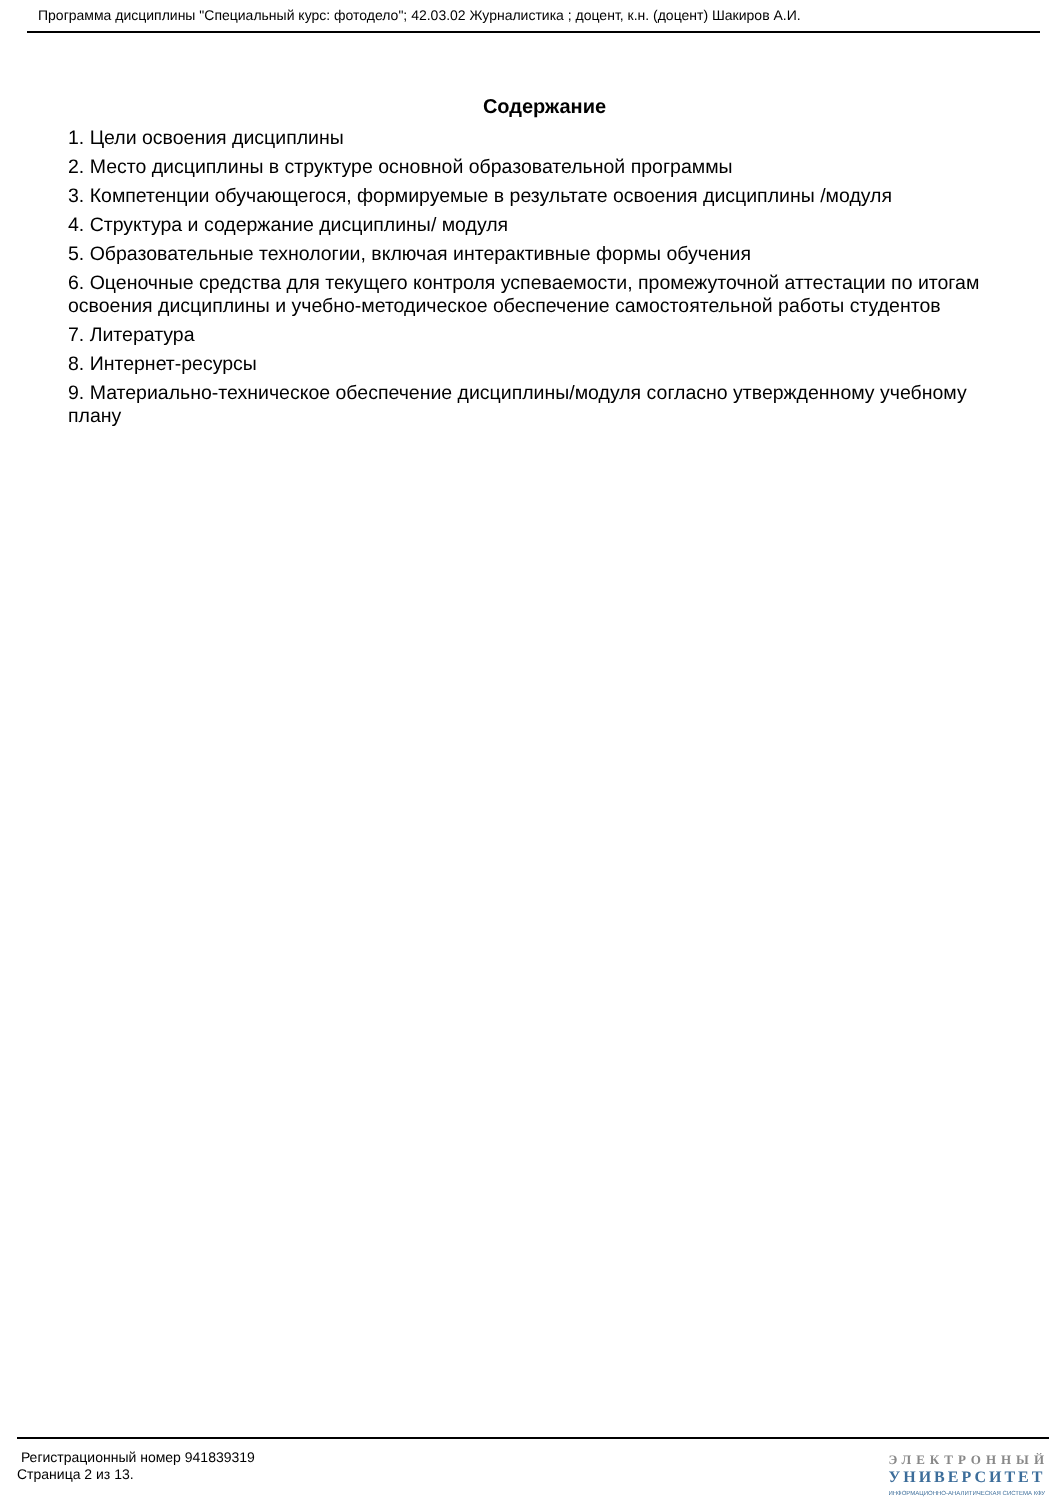Программа дисциплины "Специальный курс: фотодело"; 42.03.02 Журналистика ; доцент, к.н. (доцент) Шакиров А.И.
Содержание
1. Цели освоения дисциплины
2. Место дисциплины в структуре основной образовательной программы
3. Компетенции обучающегося, формируемые в результате освоения дисциплины /модуля
4. Структура и содержание дисциплины/ модуля
5. Образовательные технологии, включая интерактивные формы обучения
6. Оценочные средства для текущего контроля успеваемости, промежуточной аттестации по итогам освоения дисциплины и учебно-методическое обеспечение самостоятельной работы студентов
7. Литература
8. Интернет-ресурсы
9. Материально-техническое обеспечение дисциплины/модуля согласно утвержденному учебному плану
Регистрационный номер 941839319
Страница 2 из 13.
ЭЛЕКТРОННЫЙ
УНИВЕРСИТЕТ
ИНФОРМАЦИОННО-АНАЛИТИЧЕСКАЯ СИСТЕМА КФУ